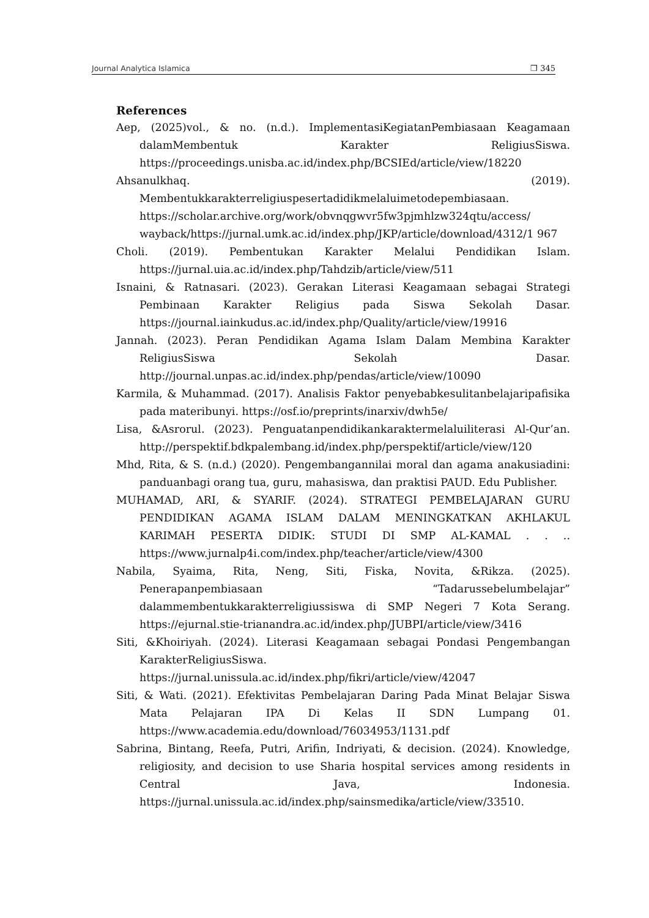Journal Analytica Islamica ❒ 345
References
Aep, (2025)vol., & no. (n.d.). ImplementasiKegiatanPembiasaan Keagamaan dalamMembentuk Karakter ReligiusSiswa. https://proceedings.unisba.ac.id/index.php/BCSIEd/article/view/18220
Ahsanulkhaq. (2019). Membentukkarakterreligiuspesertadidikmelaluimetodepembiasaan. https://scholar.archive.org/work/obvnqgwvr5fw3pjmhlzw324qtu/access/ wayback/https://jurnal.umk.ac.id/index.php/JKP/article/download/4312/1 967
Choli. (2019). Pembentukan Karakter Melalui Pendidikan Islam. https://jurnal.uia.ac.id/index.php/Tahdzib/article/view/511
Isnaini, & Ratnasari. (2023). Gerakan Literasi Keagamaan sebagai Strategi Pembinaan Karakter Religius pada Siswa Sekolah Dasar. https://journal.iainkudus.ac.id/index.php/Quality/article/view/19916
Jannah. (2023). Peran Pendidikan Agama Islam Dalam Membina Karakter ReligiusSiswa Sekolah Dasar. http://journal.unpas.ac.id/index.php/pendas/article/view/10090
Karmila, & Muhammad. (2017). Analisis Faktor penyebabkesulitanbelajaripafisika pada materibunyi. https://osf.io/preprints/inarxiv/dwh5e/
Lisa, &Asrorul. (2023). Penguatanpendidikankaraktermelaluiliterasi Al-Qur’an. http://perspektif.bdkpalembang.id/index.php/perspektif/article/view/120
Mhd, Rita, & S. (n.d.) (2020). Pengembangannilai moral dan agama anakusiadini: panduanbagi orang tua, guru, mahasiswa, dan praktisi PAUD. Edu Publisher.
MUHAMAD, ARI, & SYARIF. (2024). STRATEGI PEMBELAJARAN GURU PENDIDIKAN AGAMA ISLAM DALAM MENINGKATKAN AKHLAKUL KARIMAH PESERTA DIDIK: STUDI DI SMP AL-KAMAL . . .. https://www.jurnalp4i.com/index.php/teacher/article/view/4300
Nabila, Syaima, Rita, Neng, Siti, Fiska, Novita, &Rikza. (2025). Penerapanpembiasaan “Tadarussebelumbelajar” dalammembentukkarakterreligiussiswa di SMP Negeri 7 Kota Serang. https://ejurnal.stie-trianandra.ac.id/index.php/JUBPI/article/view/3416
Siti, &Khoiriyah. (2024). Literasi Keagamaan sebagai Pondasi Pengembangan KarakterReligiusSiswa. https://jurnal.unissula.ac.id/index.php/fikri/article/view/42047
Siti, & Wati. (2021). Efektivitas Pembelajaran Daring Pada Minat Belajar Siswa Mata Pelajaran IPA Di Kelas II SDN Lumpang 01. https://www.academia.edu/download/76034953/1131.pdf
Sabrina, Bintang, Reefa, Putri, Arifin, Indriyati, & decision. (2024). Knowledge, religiosity, and decision to use Sharia hospital services among residents in Central Java, Indonesia. https://jurnal.unissula.ac.id/index.php/sainsmedika/article/view/33510.